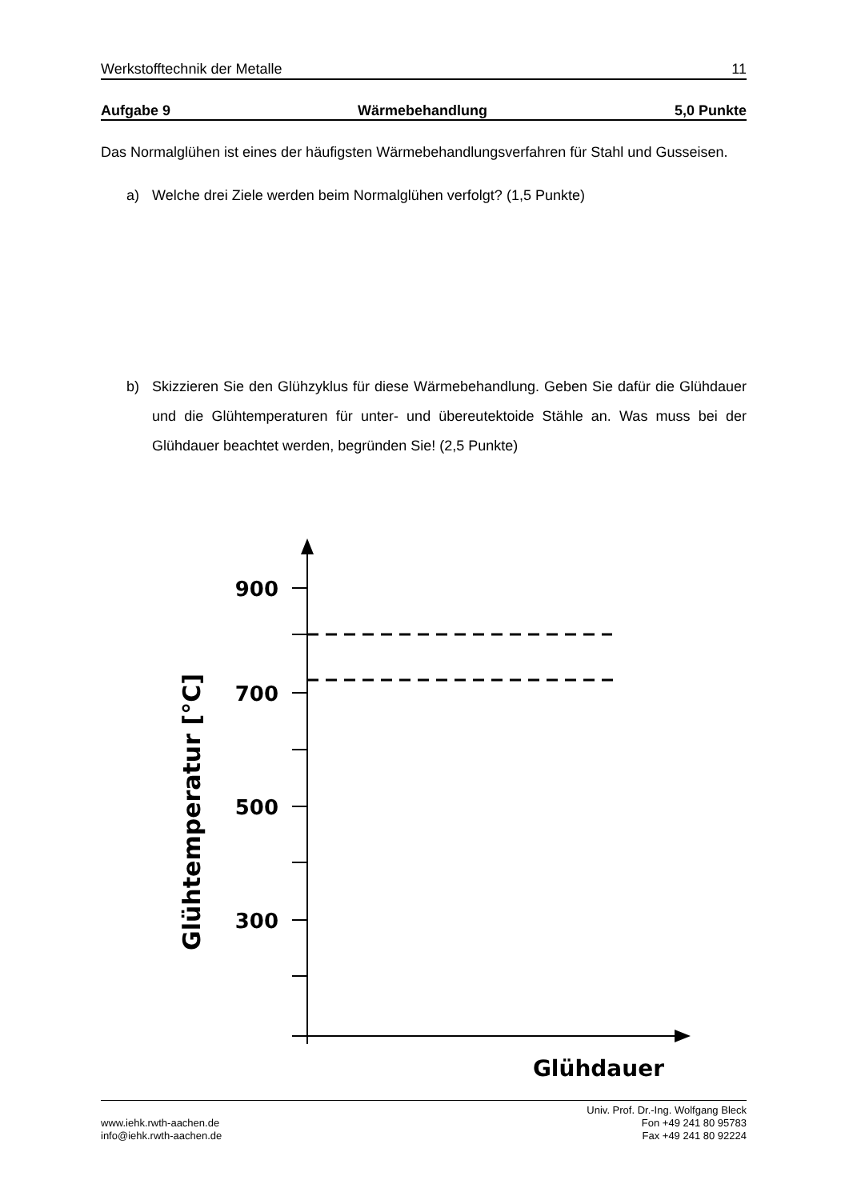Werkstofftechnik der Metalle 11
Aufgabe 9 Wärmebehandlung 5,0 Punkte
Das Normalglühen ist eines der häufigsten Wärmebehandlungsverfahren für Stahl und Gusseisen.
a) Welche drei Ziele werden beim Normalglühen verfolgt? (1,5 Punkte)
b) Skizzieren Sie den Glühzyklus für diese Wärmebehandlung. Geben Sie dafür die Glühdauer und die Glühtemperaturen für unter- und übereutektoide Stähle an. Was muss bei der Glühdauer beachtet werden, begründen Sie! (2,5 Punkte)
900
700
500
300
Glühdauer
Glühtemperatur [°C]
www.iehk.rwth-aachen.de
info@iehk.rwth-aachen.de
Univ. Prof. Dr.-Ing. Wolfgang Bleck
Fon +49 241 80 95783
Fax +49 241 80 92224